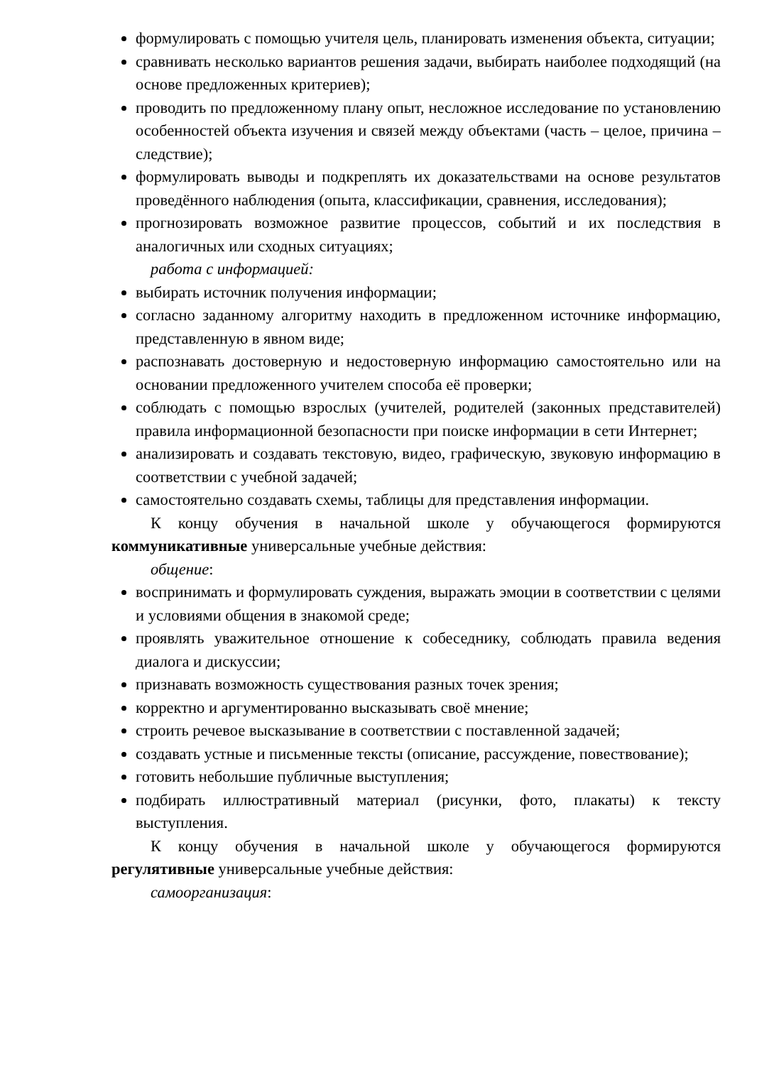формулировать с помощью учителя цель, планировать изменения объекта, ситуации;
сравнивать несколько вариантов решения задачи, выбирать наиболее подходящий (на основе предложенных критериев);
проводить по предложенному плану опыт, несложное исследование по установлению особенностей объекта изучения и связей между объектами (часть – целое, причина – следствие);
формулировать выводы и подкреплять их доказательствами на основе результатов проведённого наблюдения (опыта, классификации, сравнения, исследования);
прогнозировать возможное развитие процессов, событий и их последствия в аналогичных или сходных ситуациях;
работа с информацией:
выбирать источник получения информации;
согласно заданному алгоритму находить в предложенном источнике информацию, представленную в явном виде;
распознавать достоверную и недостоверную информацию самостоятельно или на основании предложенного учителем способа её проверки;
соблюдать с помощью взрослых (учителей, родителей (законных представителей) правила информационной безопасности при поиске информации в сети Интернет;
анализировать и создавать текстовую, видео, графическую, звуковую информацию в соответствии с учебной задачей;
самостоятельно создавать схемы, таблицы для представления информации.
К концу обучения в начальной школе у обучающегося формируются коммуникативные универсальные учебные действия:
общение:
воспринимать и формулировать суждения, выражать эмоции в соответствии с целями и условиями общения в знакомой среде;
проявлять уважительное отношение к собеседнику, соблюдать правила ведения диалога и дискуссии;
признавать возможность существования разных точек зрения;
корректно и аргументированно высказывать своё мнение;
строить речевое высказывание в соответствии с поставленной задачей;
создавать устные и письменные тексты (описание, рассуждение, повествование);
готовить небольшие публичные выступления;
подбирать иллюстративный материал (рисунки, фото, плакаты) к тексту выступления.
К концу обучения в начальной школе у обучающегося формируются регулятивные универсальные учебные действия:
самоорганизация: